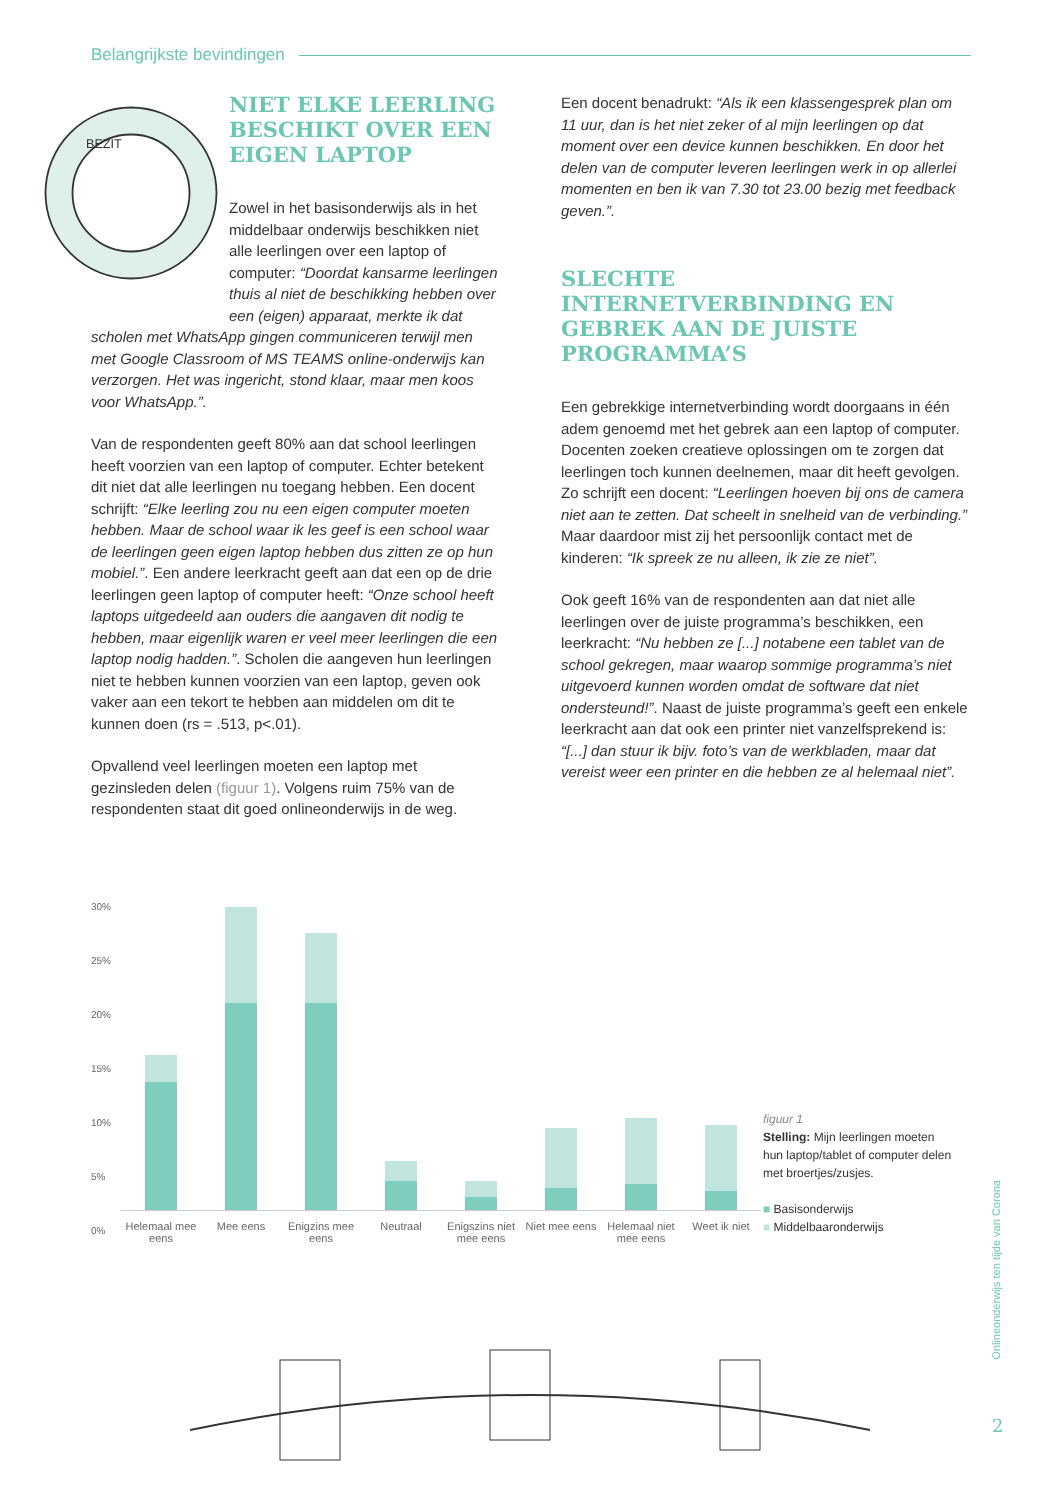Belangrijkste bevindingen
BEZIT
NIET ELKE LEERLING BESCHIKT OVER EEN EIGEN LAPTOP
Zowel in het basisonderwijs als in het middelbaar onderwijs beschikken niet alle leerlingen over een laptop of computer: “Doordat kansarme leerlingen thuis al niet de beschikking hebben over een (eigen) apparaat, merkte ik dat scholen met WhatsApp gingen communiceren terwijl men met Google Classroom of MS TEAMS online-onderwijs kan verzorgen. Het was ingericht, stond klaar, maar men koos voor WhatsApp.”.
Van de respondenten geeft 80% aan dat school leerlingen heeft voorzien van een laptop of computer. Echter betekent dit niet dat alle leerlingen nu toegang hebben. Een docent schrijft: “Elke leerling zou nu een eigen computer moeten hebben. Maar de school waar ik les geef is een school waar de leerlingen geen eigen laptop hebben dus zitten ze op hun mobiel.”. Een andere leerkracht geeft aan dat een op de drie leerlingen geen laptop of computer heeft: “Onze school heeft laptops uitgedeeld aan ouders die aangaven dit nodig te hebben, maar eigenlijk waren er veel meer leerlingen die een laptop nodig hadden.”. Scholen die aangeven hun leerlingen niet te hebben kunnen voorzien van een laptop, geven ook vaker aan een tekort te hebben aan middelen om dit te kunnen doen (rs = .513, p<.01).
Opvallend veel leerlingen moeten een laptop met gezinsleden delen (figuur 1). Volgens ruim 75% van de respondenten staat dit goed onlineonderwijs in de weg.
Een docent benadrukt: “Als ik een klassengesprek plan om 11 uur, dan is het niet zeker of al mijn leerlingen op dat moment over een device kunnen beschikken. En door het delen van de computer leveren leerlingen werk in op allerlei momenten en ben ik van 7.30 tot 23.00 bezig met feedback geven.”.
SLECHTE INTERNETVERBINDING EN GEBREK AAN DE JUISTE PROGRAMMA’S
Een gebrekkige internetverbinding wordt doorgaans in één adem genoemd met het gebrek aan een laptop of computer. Docenten zoeken creatieve oplossingen om te zorgen dat leerlingen toch kunnen deelnemen, maar dit heeft gevolgen. Zo schrijft een docent: “Leerlingen hoeven bij ons de camera niet aan te zetten. Dat scheelt in snelheid van de verbinding.” Maar daardoor mist zij het persoonlijk contact met de kinderen: “Ik spreek ze nu alleen, ik zie ze niet”.
Ook geeft 16% van de respondenten aan dat niet alle leerlingen over de juiste programma’s beschikken, een leerkracht: “Nu hebben ze [...] notabene een tablet van de school gekregen, maar waarop sommige programma’s niet uitgevoerd kunnen worden omdat de software dat niet ondersteund!”. Naast de juiste programma’s geeft een enkele leerkracht aan dat ook een printer niet vanzelfsprekend is: “[...] dan stuur ik bijv. foto’s van de werkbladen, maar dat vereist weer een printer en die hebben ze al helemaal niet”.
30%
25%
20%
15%
10%
5%
0%
Helemaal mee eens Mee eens Enigzins mee eens Neutraal Enigszins niet mee eens Niet mee eens Helemaal niet mee eens Weet ik niet
figuur 1
Stelling: Mijn leerlingen moeten hun laptop/tablet of computer delen met broertjes/zusjes.
■ Basisonderwijs
■ Middelbaaronderwijs
Onlineonderwijs ten tijde van Corona
2